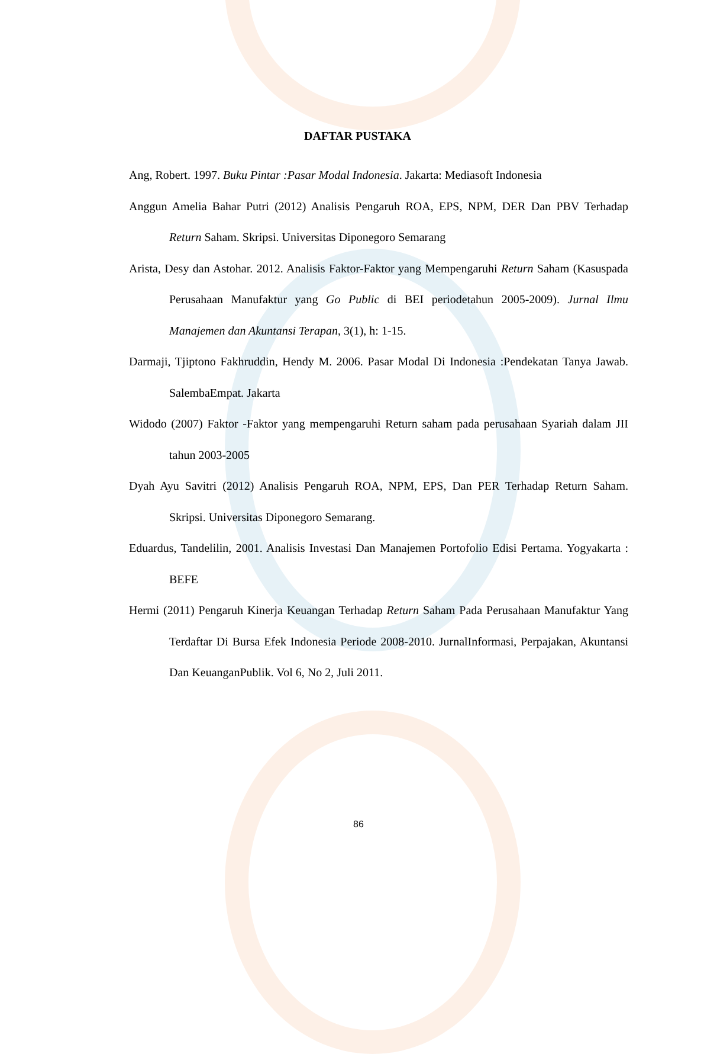DAFTAR PUSTAKA
Ang, Robert. 1997. Buku Pintar :Pasar Modal Indonesia. Jakarta: Mediasoft Indonesia
Anggun Amelia Bahar Putri (2012) Analisis Pengaruh ROA, EPS, NPM, DER Dan PBV Terhadap Return Saham. Skripsi. Universitas Diponegoro Semarang
Arista, Desy dan Astohar. 2012. Analisis Faktor-Faktor yang Mempengaruhi Return Saham (Kasuspada Perusahaan Manufaktur yang Go Public di BEI periodetahun 2005-2009). Jurnal Ilmu Manajemen dan Akuntansi Terapan, 3(1), h: 1-15.
Darmaji, Tjiptono Fakhruddin, Hendy M. 2006. Pasar Modal Di Indonesia :Pendekatan Tanya Jawab. SalembaEmpat. Jakarta
Widodo (2007) Faktor -Faktor yang mempengaruhi Return saham pada perusahaan Syariah dalam JII tahun 2003-2005
Dyah Ayu Savitri (2012) Analisis Pengaruh ROA, NPM, EPS, Dan PER Terhadap Return Saham. Skripsi. Universitas Diponegoro Semarang.
Eduardus, Tandelilin, 2001. Analisis Investasi Dan Manajemen Portofolio Edisi Pertama. Yogyakarta : BEFE
Hermi (2011) Pengaruh Kinerja Keuangan Terhadap Return Saham Pada Perusahaan Manufaktur Yang Terdaftar Di Bursa Efek Indonesia Periode 2008-2010. JurnalInformasi, Perpajakan, Akuntansi Dan KeuanganPublik. Vol 6, No 2, Juli 2011.
86